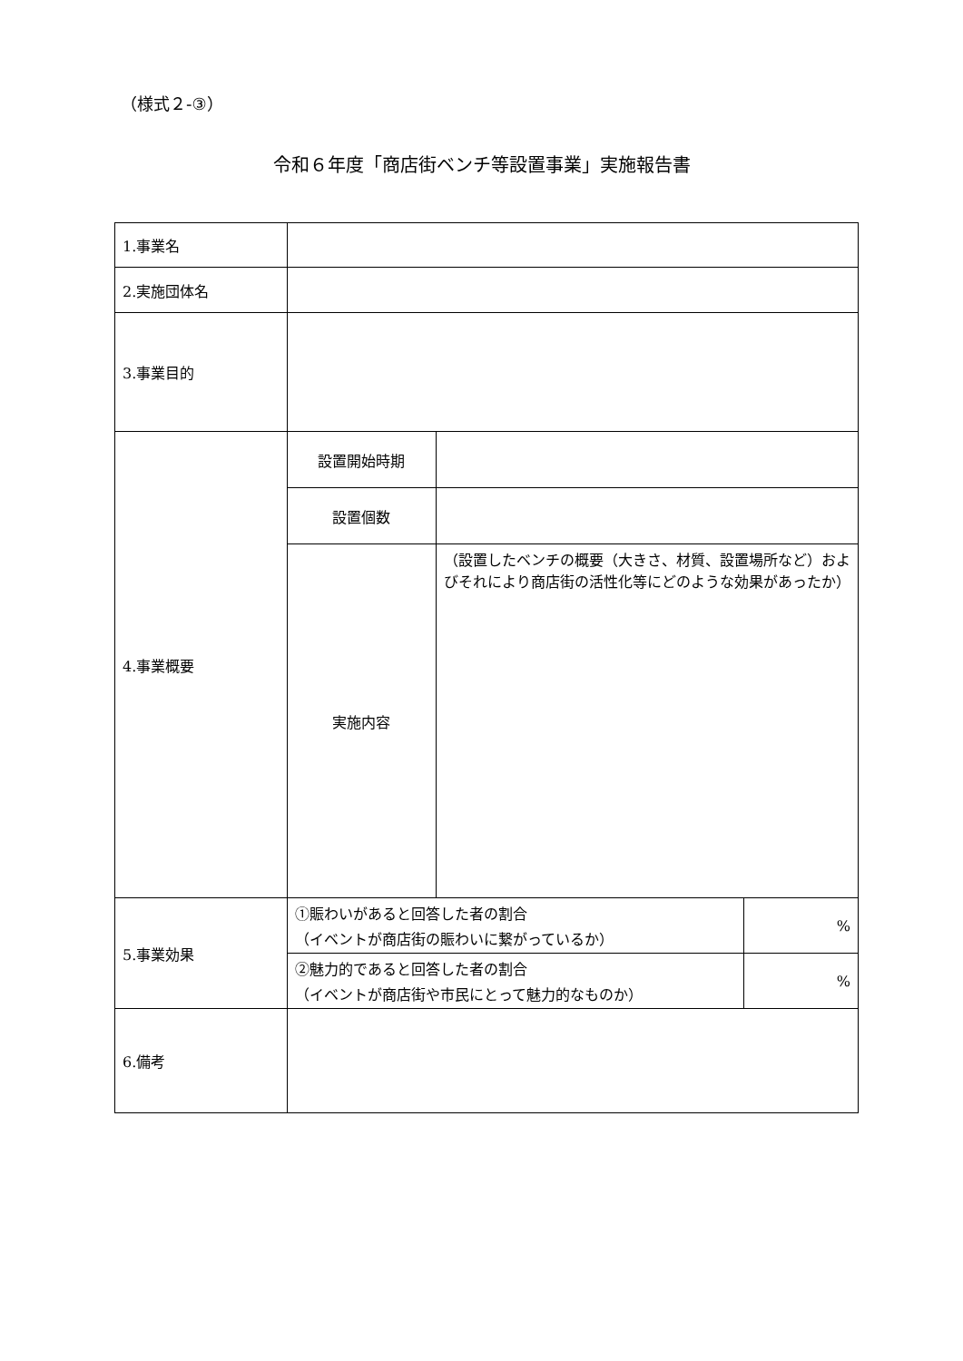（様式２-③）
令和６年度「商店街ベンチ等設置事業」実施報告書
| 1.事業名 | | | |
| 2.実施団体名 | | | |
| 3.事業目的 | | | |
| 4.事業概要 | 設置開始時期 | | |
| | 設置個数 | | |
| | 実施内容 | （設置したベンチの概要（大きさ、材質、設置場所など）およびそれにより商店街の活性化等にどのような効果があったか） | |
| 5.事業効果 | ①賑わいがあると回答した者の割合 （イベントが商店街の賑わいに繋がっているか） | | % |
| | ②魅力的であると回答した者の割合 （イベントが商店街や市民にとって魅力的なものか） | | % |
| 6.備考 | | | |